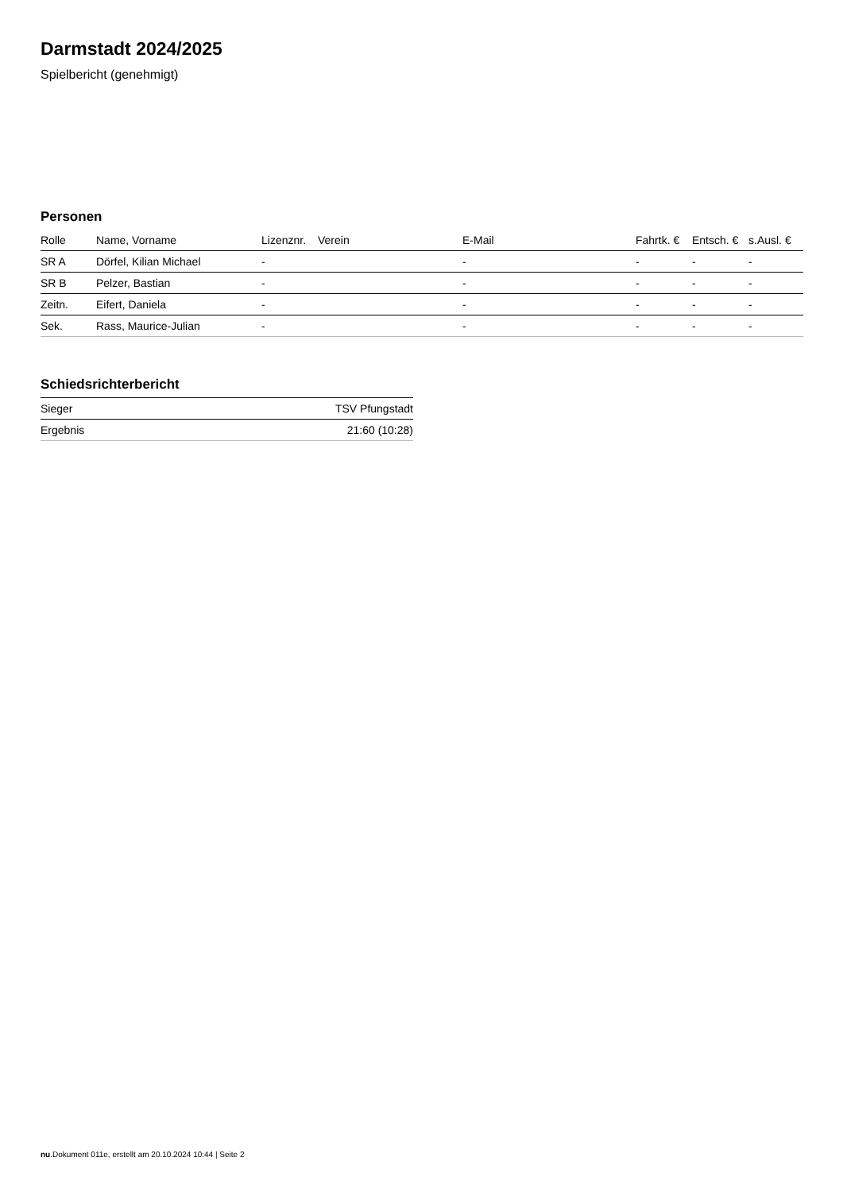Darmstadt 2024/2025
Spielbericht (genehmigt)
Personen
| Rolle | Name, Vorname | Lizenznr. | Verein | E-Mail | Fahrtk. € | Entsch. € | s.Ausl. € |
| --- | --- | --- | --- | --- | --- | --- | --- |
| SR A | Dörfel, Kilian Michael | - | | - | - | - | - |
| SR B | Pelzer, Bastian | - | | - | - | - | - |
| Zeitn. | Eifert, Daniela | - | | - | - | - | - |
| Sek. | Rass, Maurice-Julian | - | | - | - | - | - |
Schiedsrichterbericht
| Sieger | TSV Pfungstadt |
| Ergebnis | 21:60 (10:28) |
nu.Dokument 011e, erstellt am 20.10.2024 10:44 | Seite 2